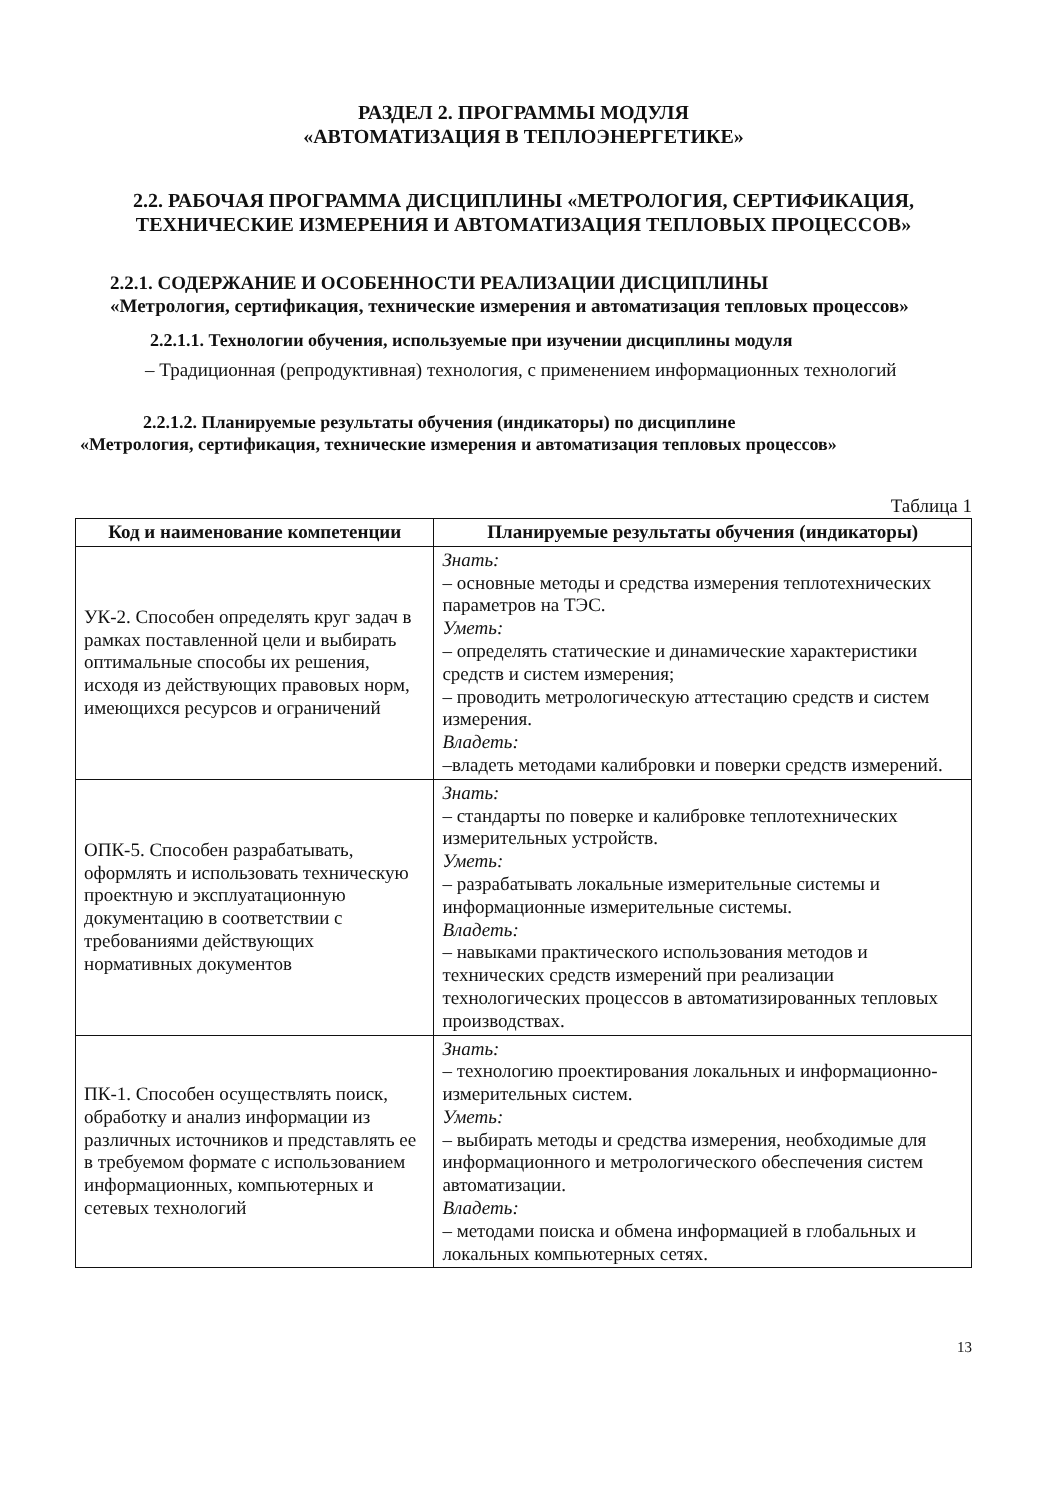РАЗДЕЛ 2. ПРОГРАММЫ МОДУЛЯ
«АВТОМАТИЗАЦИЯ В ТЕПЛОЭНЕРГЕТИКЕ»
2.2. РАБОЧАЯ ПРОГРАММА ДИСЦИПЛИНЫ «МЕТРОЛОГИЯ, СЕРТИФИКАЦИЯ, ТЕХНИЧЕСКИЕ ИЗМЕРЕНИЯ И АВТОМАТИЗАЦИЯ ТЕПЛОВЫХ ПРОЦЕССОВ»
2.2.1. СОДЕРЖАНИЕ И ОСОБЕННОСТИ РЕАЛИЗАЦИИ ДИСЦИПЛИНЫ
«Метрология, сертификация, технические измерения и автоматизация тепловых процессов»
2.2.1.1. Технологии обучения, используемые при изучении дисциплины модуля
– Традиционная (репродуктивная) технология, с применением информационных технологий
2.2.1.2. Планируемые результаты обучения (индикаторы) по дисциплине
«Метрология, сертификация, технические измерения и автоматизация тепловых процессов»
Таблица 1
| Код и наименование компетенции | Планируемые результаты обучения (индикаторы) |
| --- | --- |
| УК-2. Способен определять круг задач в рамках поставленной цели и выбирать оптимальные способы их решения, исходя из действующих правовых норм, имеющихся ресурсов и ограничений | Знать: – основные методы и средства измерения теплотехнических параметров на ТЭС. Уметь: – определять статические и динамические характеристики средств и систем измерения; – проводить метрологическую аттестацию средств и систем измерения. Владеть: –владеть методами калибровки и поверки средств измерений. |
| ОПК-5. Способен разрабатывать, оформлять и использовать техническую проектную и эксплуатационную документацию в соответствии с требованиями действующих нормативных документов | Знать: – стандарты по поверке и калибровке теплотехнических измерительных устройств. Уметь: – разрабатывать локальные измерительные системы и информационные измерительные системы. Владеть: – навыками практического использования методов и технических средств измерений при реализации технологических процессов в автоматизированных тепловых производствах. |
| ПК-1. Способен осуществлять поиск, обработку и анализ информации из различных источников и представлять ее в требуемом формате с использованием информационных, компьютерных и сетевых технологий | Знать: – технологию проектирования локальных и информационно-измерительных систем. Уметь: – выбирать методы и средства измерения, необходимые для информационного и метрологического обеспечения систем автоматизации. Владеть: – методами поиска и обмена информацией в глобальных и локальных компьютерных сетях. |
13